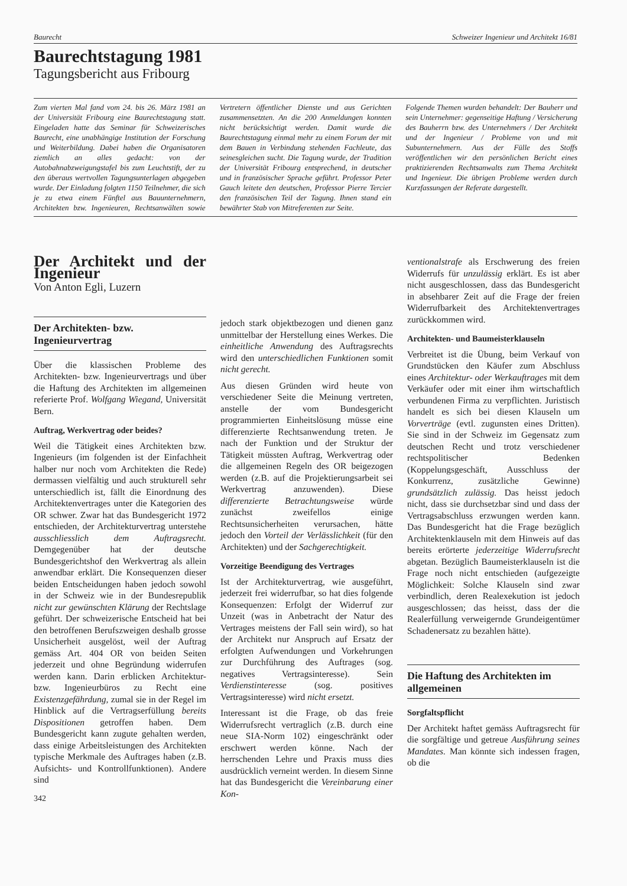Baurecht Schweizer Ingenieur und Architekt 16/81
Baurechtstagung 1981
Tagungsbericht aus Fribourg
Zum vierten Mal fand vom 24. bis 26. März 1981 an der Universität Fribourg eine Baurechtstagung statt. Eingeladen hatte das Seminar für Schweizerisches Baurecht, eine unabhängige Institution der Forschung und Weiterbildung. Dabei haben die Organisatoren ziemlich an alles gedacht: von der Autobahnabzweigungstafel bis zum Leuchtstift, der zu den überaus wertvollen Tagungsunterlagen abgegeben wurde. Der Einladung folgten 1150 Teilnehmer, die sich je zu etwa einem Fünftel aus Bauunternehmern, Architekten bzw. Ingenieuren, Rechtsanwälten sowie Vertretern öffentlicher Dienste und aus Gerichten zusammensetzten. An die 200 Anmeldungen konnten nicht berücksichtigt werden. Damit wurde die Baurechtstagung einmal mehr zu einem Forum der mit dem Bauen in Verbindung stehenden Fachleute, das seinesgleichen sucht. Die Tagung wurde, der Tradition der Universität Fribourg entsprechend, in deutscher und in französischer Sprache geführt. Professor Peter Gauch leitete den deutschen, Professor Pierre Tercier den französischen Teil der Tagung. Ihnen stand ein bewährter Stab von Mitreferenten zur Seite.
Folgende Themen wurden behandelt: Der Bauherr und sein Unternehmer: gegenseitige Haftung / Versicherung des Bauherrn bzw. des Unternehmers / Der Architekt und der Ingenieur / Probleme von und mit Subunternehmern. Aus der Fülle des Stoffs veröffentlichen wir den persönlichen Bericht eines praktizierenden Rechtsanwalts zum Thema Architekt und Ingenieur. Die übrigen Probleme werden durch Kurzfassungen der Referate dargestellt.
Der Architekt und der Ingenieur
Von Anton Egli, Luzern
Der Architekten- bzw. Ingenieurvertrag
Über die klassischen Probleme des Architekten- bzw. Ingenieurvertrags und über die Haftung des Architekten im allgemeinen referierte Prof. Wolfgang Wiegand, Universität Bern.
Auftrag, Werkvertrag oder beides?
Weil die Tätigkeit eines Architekten bzw. Ingenieurs (im folgenden ist der Einfachheit halber nur noch vom Architekten die Rede) dermassen vielfältig und auch strukturell sehr unterschiedlich ist, fällt die Einordnung des Architektenvertrages unter die Kategorien des OR schwer. Zwar hat das Bundesgericht 1972 entschieden, der Architekturvertrag unterstehe ausschliesslich dem Auftragsrecht. Demgegenüber hat der deutsche Bundesgerichtshof den Werkvertrag als allein anwendbar erklärt. Die Konsequenzen dieser beiden Entscheidungen haben jedoch sowohl in der Schweiz wie in der Bundesrepublik nicht zur gewünschten Klärung der Rechtslage geführt. Der schweizerische Entscheid hat bei den betroffenen Berufszweigen deshalb grosse Unsicherheit ausgelöst, weil der Auftrag gemäss Art. 404 OR von beiden Seiten jederzeit und ohne Begründung widerrufen werden kann. Darin erblicken Architektur- bzw. Ingenieurbüros zu Recht eine Existenzgefährdung, zumal sie in der Regel im Hinblick auf die Vertragserfüllung bereits Dispositionen getroffen haben. Dem Bundesgericht kann zugute gehalten werden, dass einige Arbeitsleistungen des Architekten typische Merkmale des Auftrages haben (z.B. Aufsichts- und Kontrollfunktionen). Andere sind
342
jedoch stark objektbezogen und dienen ganz unmittelbar der Herstellung eines Werkes. Die einheitliche Anwendung des Auftragsrechts wird den unterschiedlichen Funktionen somit nicht gerecht.
Aus diesen Gründen wird heute von verschiedener Seite die Meinung vertreten, anstelle der vom Bundesgericht programmierten Einheitslösung müsse eine differenzierte Rechtsanwendung treten. Je nach der Funktion und der Struktur der Tätigkeit müssten Auftrag, Werkvertrag oder die allgemeinen Regeln des OR beigezogen werden (z.B. auf die Projektierungsarbeit sei Werkvertrag anzuwenden). Diese differenzierte Betrachtungsweise würde zunächst zweifellos einige Rechtsunsicherheiten verursachen, hätte jedoch den Vorteil der Verlässlichkeit (für den Architekten) und der Sachgerechtigkeit.
Vorzeitige Beendigung des Vertrages
Ist der Architekturvertrag, wie ausgeführt, jederzeit frei widerrufbar, so hat dies folgende Konsequenzen: Erfolgt der Widerruf zur Unzeit (was in Anbetracht der Natur des Vertrages meistens der Fall sein wird), so hat der Architekt nur Anspruch auf Ersatz der erfolgten Aufwendungen und Vorkehrungen zur Durchführung des Auftrages (sog. negatives Vertragsinteresse). Sein Verdienstinteresse (sog. positives Vertragsinteresse) wird nicht ersetzt.
Interessant ist die Frage, ob das freie Widerrufsrecht vertraglich (z.B. durch eine neue SIA-Norm 102) eingeschränkt oder erschwert werden könne. Nach der herrschenden Lehre und Praxis muss dies ausdrücklich verneint werden. In diesem Sinne hat das Bundesgericht die Vereinbarung einer Kon-
ventionalstrafe als Erschwerung des freien Widerrufs für unzulässig erklärt. Es ist aber nicht ausgeschlossen, dass das Bundesgericht in absehbarer Zeit auf die Frage der freien Widerrufbarkeit des Architektenvertrages zurückkommen wird.
Architekten- und Baumeisterklauseln
Verbreitet ist die Übung, beim Verkauf von Grundstücken den Käufer zum Abschluss eines Architektur- oder Werkauftrages mit dem Verkäufer oder mit einer ihm wirtschaftlich verbundenen Firma zu verpflichten. Juristisch handelt es sich bei diesen Klauseln um Vorverträge (evtl. zugunsten eines Dritten). Sie sind in der Schweiz im Gegensatz zum deutschen Recht und trotz verschiedener rechtspolitischer Bedenken (Koppelungsgeschäft, Ausschluss der Konkurrenz, zusätzliche Gewinne) grundsätzlich zulässig. Das heisst jedoch nicht, dass sie durchsetzbar sind und dass der Vertragsabschluss erzwungen werden kann. Das Bundesgericht hat die Frage bezüglich Architektenklauseln mit dem Hinweis auf das bereits erörterte jederzeitige Widerrufsrecht abgetan. Bezüglich Baumeisterklauseln ist die Frage noch nicht entschieden (aufgezeigte Möglichkeit: Solche Klauseln sind zwar verbindlich, deren Realexekution ist jedoch ausgeschlossen; das heisst, dass der die Realerfüllung verweigernde Grundeigentümer Schadenersatz zu bezahlen hätte).
Die Haftung des Architekten im allgemeinen
Sorgfaltspflicht
Der Architekt haftet gemäss Auftragsrecht für die sorgfältige und getreue Ausführung seines Mandates. Man könnte sich indessen fragen, ob die